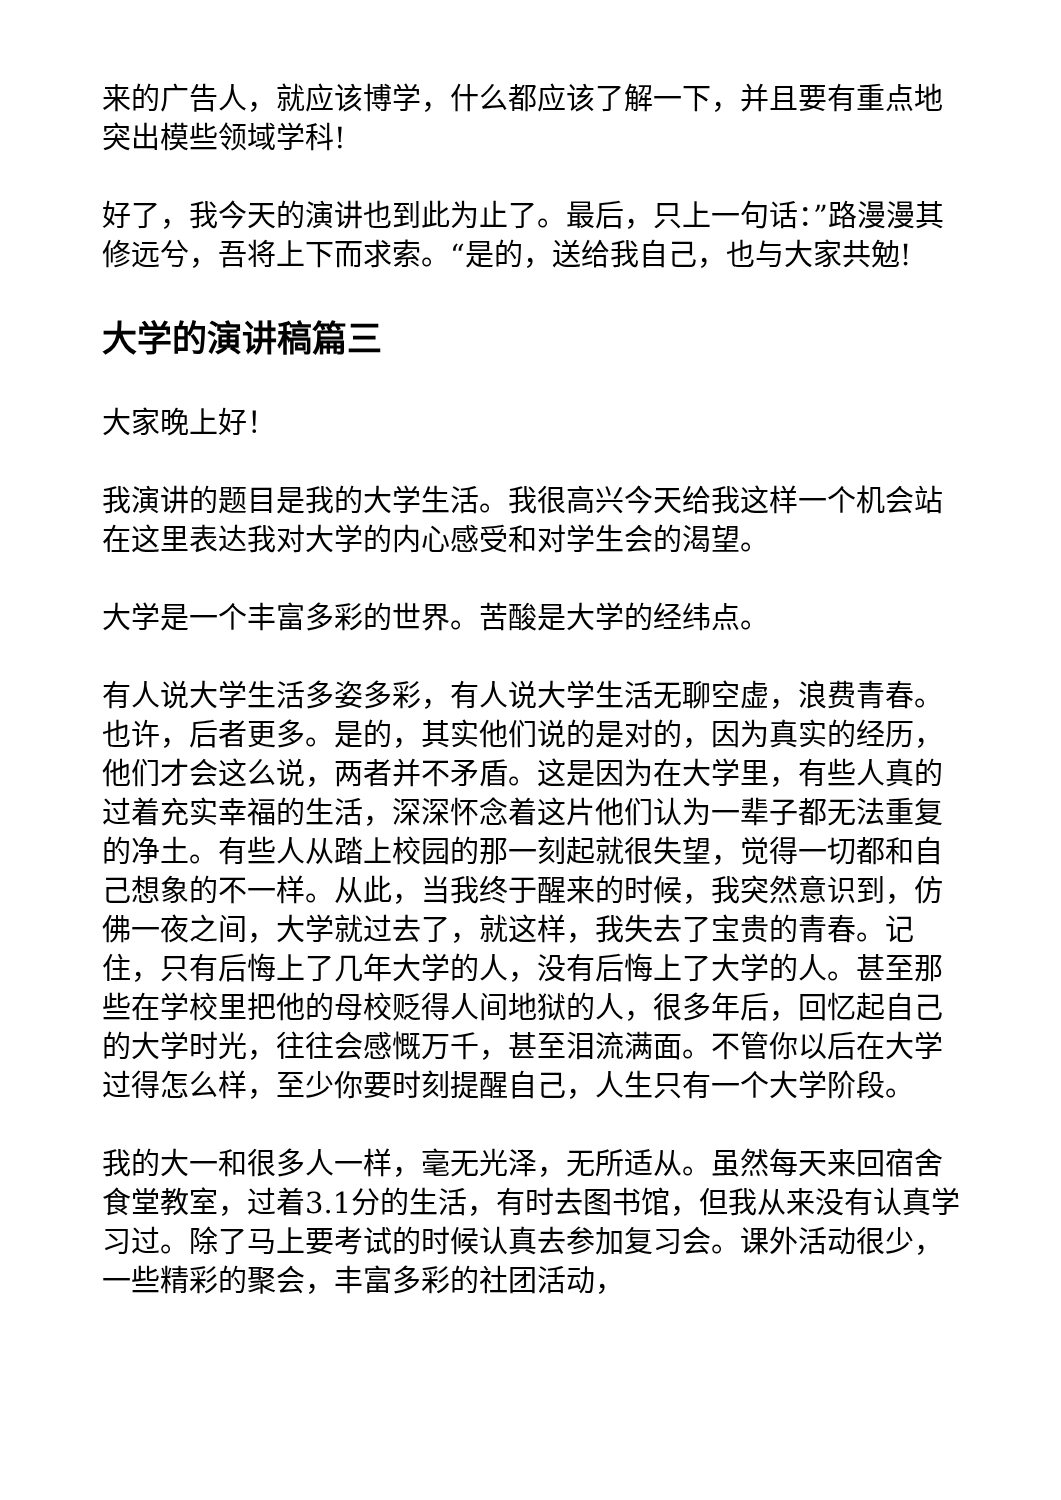来的广告人，就应该博学，什么都应该了解一下，并且要有重点地突出模些领域学科!
好了，我今天的演讲也到此为止了。最后，只上一句话：”路漫漫其修远兮，吾将上下而求索。“是的，送给我自己，也与大家共勉!
大学的演讲稿篇三
大家晚上好！
我演讲的题目是我的大学生活。我很高兴今天给我这样一个机会站在这里表达我对大学的内心感受和对学生会的渴望。
大学是一个丰富多彩的世界。苦酸是大学的经纬点。
有人说大学生活多姿多彩，有人说大学生活无聊空虚，浪费青春。也许，后者更多。是的，其实他们说的是对的，因为真实的经历，他们才会这么说，两者并不矛盾。这是因为在大学里，有些人真的过着充实幸福的生活，深深怀念着这片他们认为一辈子都无法重复的净土。有些人从踏上校园的那一刻起就很失望，觉得一切都和自己想象的不一样。从此，当我终于醒来的时候，我突然意识到，仿佛一夜之间，大学就过去了，就这样，我失去了宝贵的青春。记住，只有后悔上了几年大学的人，没有后悔上了大学的人。甚至那些在学校里把他的母校贬得人间地狱的人，很多年后，回忆起自己的大学时光，往往会感慨万千，甚至泪流满面。不管你以后在大学过得怎么样，至少你要时刻提醒自己，人生只有一个大学阶段。
我的大一和很多人一样，毫无光泽，无所适从。虽然每天来回宿舍食堂教室，过着3.1分的生活，有时去图书馆，但我从来没有认真学习过。除了马上要考试的时候认真去参加复习会。课外活动很少，一些精彩的聚会，丰富多彩的社团活动，